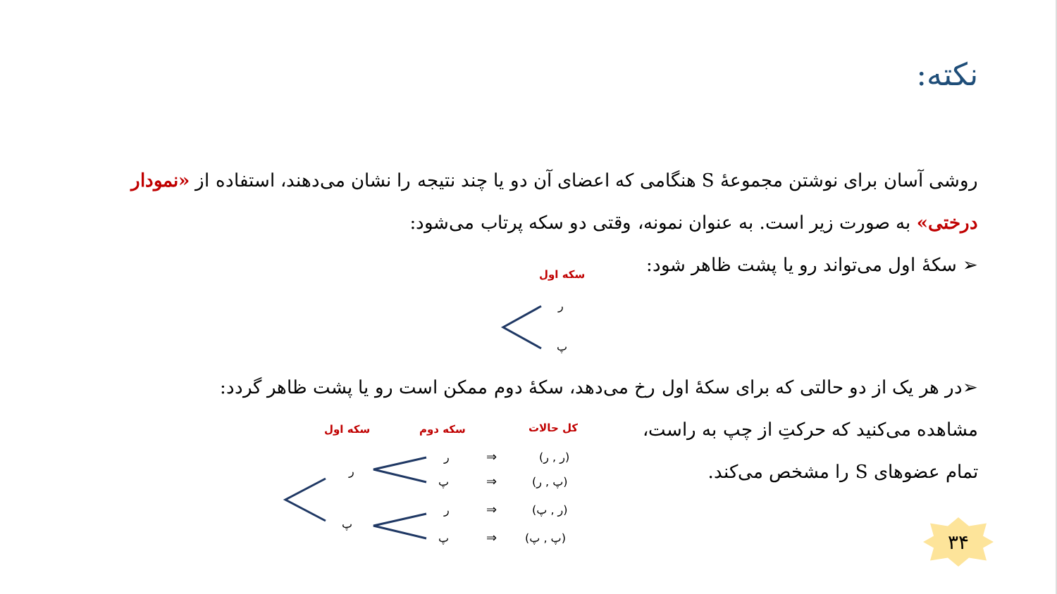نکته:
روشی آسان برای نوشتن مجموعهٔ S هنگامی که اعضای آن دو یا چند نتیجه را نشان می‌دهند، استفاده از «نمودار درختی» به صورت زیر است. به عنوان نمونه، وقتی دو سکه پرتاب می‌شود:
➢ سکهٔ اول می‌تواند رو یا پشت ظاهر شود:
سکه اول
ر
پ
➢در هر یک از دو حالتی که برای سکهٔ اول رخ می‌دهد، سکهٔ دوم ممکن است رو یا پشت ظاهر گردد:
مشاهده می‌کنید که حرکتِ از چپ به راست، تمام عضوهای S را مشخص می‌کند.
سکه اول
سکه دوم
کل حالات
ر
پ
ر
پ
ر
پ
⇒
⇒
⇒
⇒
(ر , ر)
(پ , ر)
(ر , پ)
(پ , پ)
۳۴